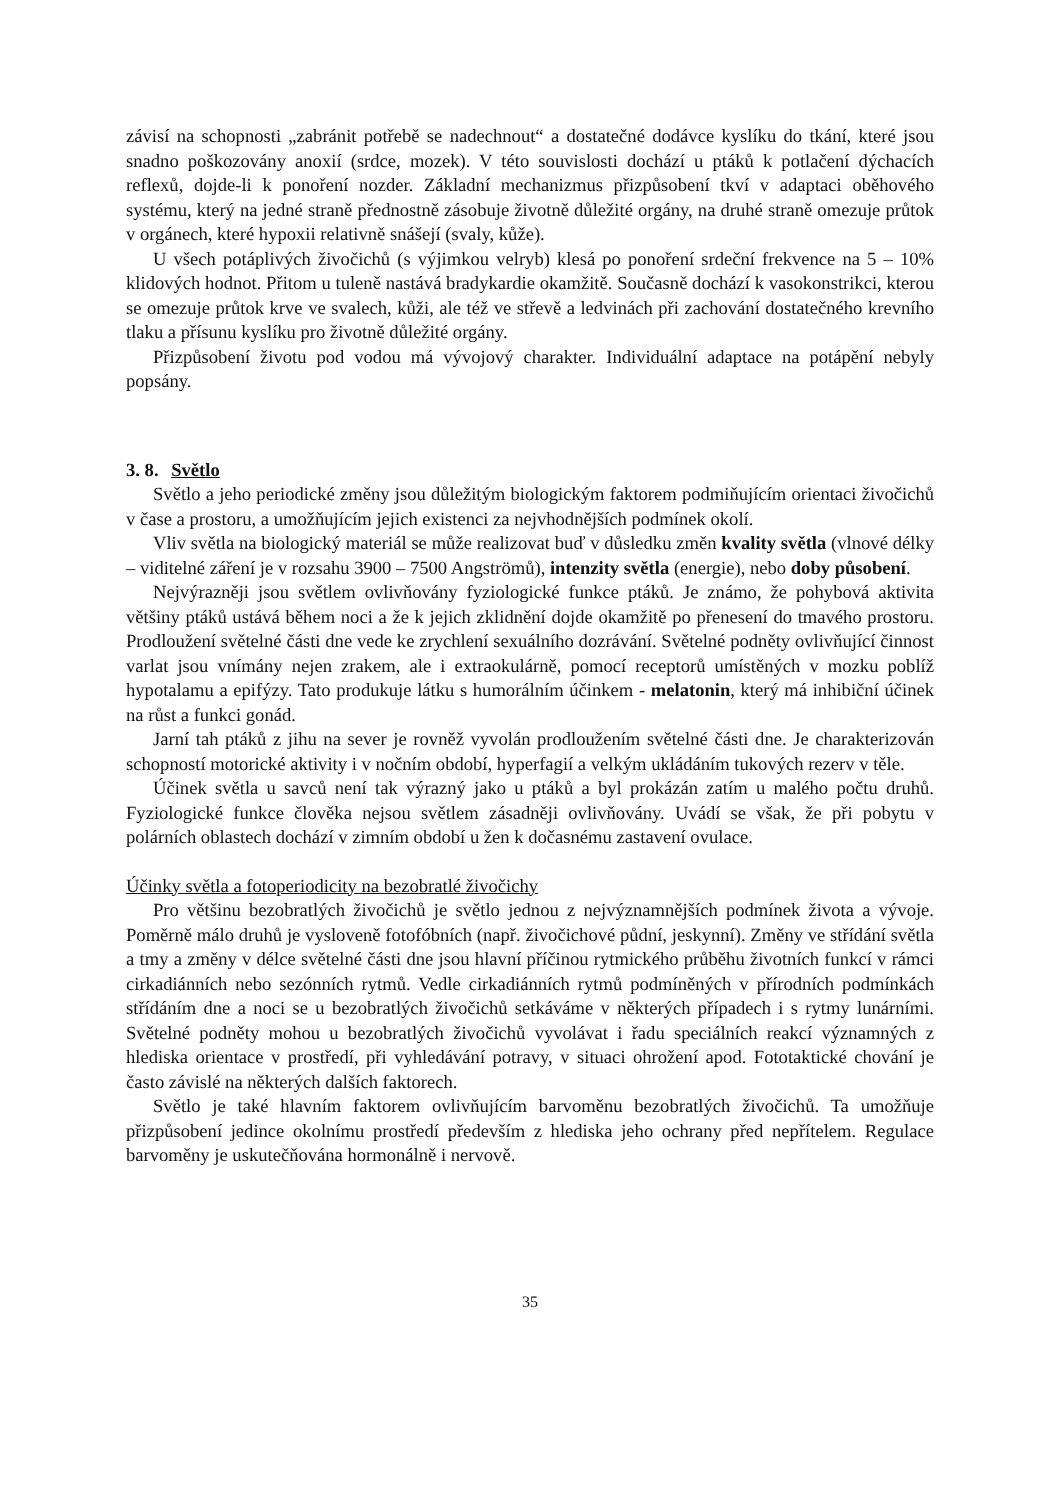závisí na schopnosti „zabránit potřebě se nadechnout“ a dostatečné dodávce kyslíku do tkání, které jsou snadno poškozovány anoxií (srdce, mozek). V této souvislosti dochází u ptáků k potlačení dýchacích reflexů, dojde-li k ponoření nozder. Základní mechanizmus přizpůsobení tkví v adaptaci oběhového systému, který na jedné straně přednostně zásobuje životně důležité orgány, na druhé straně omezuje průtok v orgánech, které hypoxii relativně snášejí (svaly, kůže).
U všech potáplivých živočichů (s výjimkou velryb) klesá po ponoření srdeční frekvence na 5 – 10% klidových hodnot. Přitom u tuleně nastává bradykardie okamžitě. Současně dochází k vasokonstrikci, kterou se omezuje průtok krve ve svalech, kůži, ale též ve střevě a ledvinách při zachování dostatečného krevního tlaku a přísunu kyslíku pro životně důležité orgány.
Přizpůsobení životu pod vodou má vývojový charakter. Individuální adaptace na potápění nebyly popsány.
3. 8. Světlo
Světlo a jeho periodické změny jsou důležitým biologickým faktorem podmiňujícím orientaci živočichů v čase a prostoru, a umožňujícím jejich existenci za nejvhodnějších podmínek okolí.
Vliv světla na biologický materiál se může realizovat buď v důsledku změn kvality světla (vlnové délky – viditelné záření je v rozsahu 3900 – 7500 Angströmů), intenzity světla (energie), nebo doby působení.
Nejvýrazněji jsou světlem ovlivňovány fyziologické funkce ptáků. Je známo, že pohybová aktivita většiny ptáků ustává během noci a že k jejich zklidnění dojde okamžitě po přenesení do tmavého prostoru. Prodloužení světelné části dne vede ke zrychlení sexuálního dozrávání. Světelné podněty ovlivňující činnost varlat jsou vnímány nejen zrakem, ale i extraokulárně, pomocí receptorů umístěných v mozku poblíž hypotalamu a epifýzy. Tato produkuje látku s humorálním účinkem - melatonin, který má inhibiční účinek na růst a funkci gonád.
Jarní tah ptáků z jihu na sever je rovněž vyvolán prodloužením světelné části dne. Je charakterizován schopností motorické aktivity i v nočním období, hyperfagií a velkým ukládáním tukových rezerv v těle.
Účinek světla u savců není tak výrazný jako u ptáků a byl prokázán zatím u malého počtu druhů. Fyziologické funkce člověka nejsou světlem zásadněji ovlivňovány. Uvádí se však, že při pobytu v polárních oblastech dochází v zimním období u žen k dočasnému zastavení ovulace.
Účinky světla a fotoperiodicity na bezobratlé živočichy
Pro většinu bezobratlých živočichů je světlo jednou z nejvýznamnějších podmínek života a vývoje. Poměrně málo druhů je vysloveně fotofóbních (např. živočichové půdní, jeskynní). Změny ve střídání světla a tmy a změny v délce světelné části dne jsou hlavní příčinou rytmického průběhu životních funkcí v rámci cirkadiánních nebo sezónních rytmů. Vedle cirkadiánních rytmů podmíněných v přírodních podmínkách střídáním dne a noci se u bezobratlých živočichů setkáváme v některých případech i s rytmy lunárními. Světelné podněty mohou u bezobratlých živočichů vyvolávat i řadu speciálních reakcí významných z hlediska orientace v prostředí, při vyhledávání potravy, v situaci ohrožení apod. Fototaktické chování je často závislé na některých dalších faktorech.
Světlo je také hlavním faktorem ovlivňujícím barvoměnu bezobratlých živočichů. Ta umožňuje přizpůsobení jedince okolnímu prostředí především z hlediska jeho ochrany před nepřítelem. Regulace barvoměny je uskutečňována hormonálně i nervově.
35